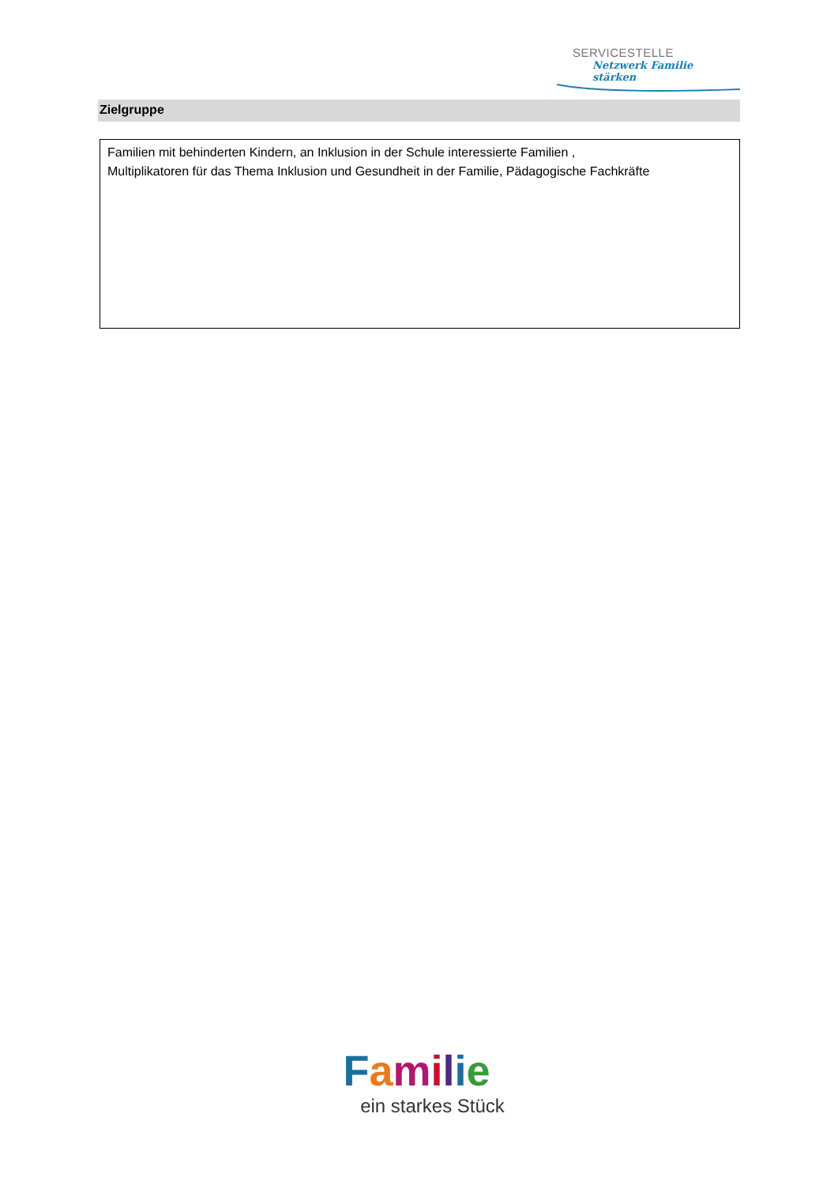SERVICESTELLE
Netzwerk Familie stärken
Zielgruppe
Familien mit behinderten Kindern, an Inklusion in der Schule interessierte Familien ,
Multiplikatoren für das Thema Inklusion und Gesundheit in der Familie, Pädagogische Fachkräfte
Familie
ein starkes Stück